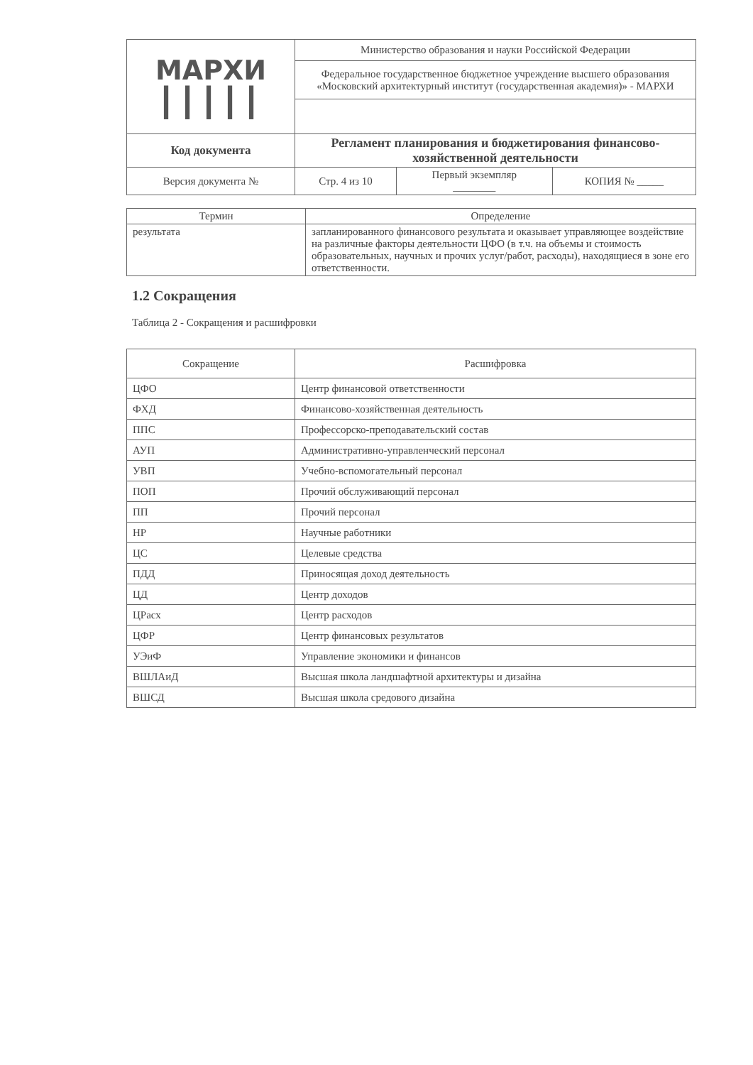| МАРХИ ┃┃┃┃┃ | Министерство образования и науки Российской Федерации | | |
| | Федеральное государственное бюджетное учреждение высшего образования «Московский архитектурный институт (государственная академия)» - МАРХИ | | |
| Код документа | Регламент планирования и бюджетирования финансово-хозяйственной деятельности | | |
| Версия документа № | Стр. 4 из 10 | Первый экземпляр ________ | КОПИЯ № _____ |
| Термин | Определение |
| --- | --- |
| результата | запланированного финансового результата и оказывает управляющее воздействие на различные факторы деятельности ЦФО (в т.ч. на объемы и стоимость образовательных, научных и прочих услуг/работ, расходы), находящиеся в зоне его ответственности. |
1.2 Сокращения
Таблица 2 - Сокращения и расшифровки
| Сокращение | Расшифровка |
| --- | --- |
| ЦФО | Центр финансовой ответственности |
| ФХД | Финансово-хозяйственная деятельность |
| ППС | Профессорско-преподавательский состав |
| АУП | Административно-управленческий персонал |
| УВП | Учебно-вспомогательный персонал |
| ПОП | Прочий обслуживающий персонал |
| ПП | Прочий персонал |
| НР | Научные работники |
| ЦС | Целевые средства |
| ПДД | Приносящая доход деятельность |
| ЦД | Центр доходов |
| ЦРасх | Центр расходов |
| ЦФР | Центр финансовых результатов |
| УЭиФ | Управление экономики и финансов |
| ВШЛАиД | Высшая школа ландшафтной архитектуры и дизайна |
| ВШСД | Высшая школа средового дизайна |